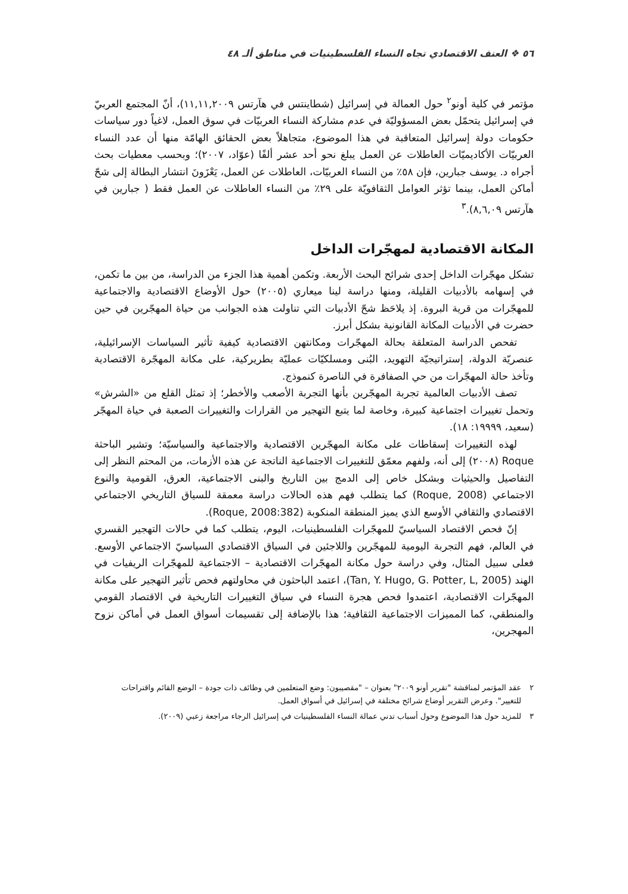٥٦ ❖ العنف الاقتصادي تجاه النساء الفلسطينيات في مناطق ألـ ٤٨
مؤتمر في كلية أونو<sup>٢</sup> حول العمالة في إسرائيل (شطاينتس في هآرتس ١١,١١,٢٠٠٩)، أنّ المجتمع العربيّ في إسرائيل يتحمّل بعض المسؤوليّة في عدم مشاركة النساء العربيّات في سوق العمل، لاغياً دور سياسات حكومات دولة إسرائيل المتعاقبة في هذا الموضوع، متجاهلاً بعض الحقائق الهامّة منها أن عدد النساء العربيّات الأكاديميّات العاطلات عن العمل يبلغ نحو أحد عشر ألفًا (عوّاد، ٢٠٠٧)؛ وبحسب معطيات بحث أجراه د. يوسف جبارين، فإن ٥٨٪ من النساء العربيّات، العاطلات عن العمل، يَعْزَونَ انتشار البطالة إلى شحّ أماكن العمل، بينما تؤثر العوامل الثقافويّة على ٢٩٪ من النساء العاطلات عن العمل فقط ( جبارين في هآرتس ٨,٦,٠٩).<sup>٣</sup>
المكانة الاقتصادية لمهجّرات الداخل
تشكل مهجّرات الداخل إحدى شرائح البحث الأربعة. وتكمن أهمية هذا الجزء من الدراسة، من بين ما تكمن، في إسهامه بالأدبيات القليلة، ومنها دراسة لينا ميعاري (٢٠٠٥) حول الأوضاع الاقتصادية والاجتماعية للمهجّرات من قرية البروة. إذ يلاحَظ شحّ الأدبيات التي تناولت هذه الجوانب من حياة المهجّرين في حين حضرت في الأدبيات المكانة القانونية بشكل أبرز.
تفحص الدراسة المتعلقة بحالة المهجّرات ومكانتهن الاقتصادية كيفية تأثير السياسات الإسرائيلية، عنصريّة الدولة، إستراتيجيّة التهويد، البُنى ومسلكيّات عمليّة بطريركية، على مكانة المهجّرة الاقتصادية وتأخذ حالة المهجّرات من حي الصفافرة في الناصرة كنموذج.
تصف الأدبيات العالمية تجربة المهجّرين بأنها التجربة الأصعب والأخطر؛ إذ تمثل القلع من «الشرش» وتحمل تغييرات اجتماعية كبيرة، وخاصة لما يتبع التهجير من القرارات والتغييرات الصعبة في حياة المهجّر (سعيد، ١٩٩٩٩: ١٨).
لهذه التغييرات إسقاطات على مكانة المهجّرين الاقتصادية والاجتماعية والسياسيّة؛ وتشير الباحثة Roque (٢٠٠٨) إلى أنه، ولفهم معمّق للتغييرات الاجتماعية الناتجة عن هذه الأزمات، من المحتم النظر إلى التفاصيل والحيثيات وبشكل خاص إلى الدمج بين التاريخ والبنى الاجتماعية، العرق، القومية والنوع الاجتماعي (Roque, 2008) كما يتطلب فهم هذه الحالات دراسة معمقة للسياق التاريخي الاجتماعي الاقتصادي والثقافي الأوسع الذي يميز المنطقة المنكوبة (Roque, 2008:382).
إنّ فحص الاقتصاد السياسيّ للمهجّرات الفلسطينيات، اليوم، يتطلب كما في حالات التهجير القسري في العالم، فهم التجربة اليومية للمهجّرين واللاجئين في السياق الاقتصادي السياسيّ الاجتماعي الأوسع. فعلى سبيل المثال، وفي دراسة حول مكانة المهجّرات الاقتصادية – الاجتماعية للمهجّرات الريفيات في الهند (Tan, Y. Hugo, G. Potter, L, 2005)، اعتمد الباحثون في محاولتهم فحص تأثير التهجير على مكانة المهجّرات الاقتصادية، اعتمدوا فحص هجرة النساء في سياق التغييرات التاريخية في الاقتصاد القومي والمنطقي، كما المميزات الاجتماعية الثقافية؛ هذا بالإضافة إلى تقسيمات أسواق العمل في أماكن نزوح المهجرين،
٢ عقد المؤتمر لمناقشة "تقرير أونو ٢٠٠٩" بعنوان – "مقصيبون: وضع المتعلمين في وظائف ذات جودة – الوضع القائم واقتراحات للتغيير". وعرض التقرير أوضاع شرائح مختلفة في إسرائيل في أسواق العمل.
٣ للمزيد حول هذا الموضوع وحول أسباب تدني عمالة النساء الفلسطينيات في إسرائيل الرجاء مراجعة زعبي (٢٠٠٩).